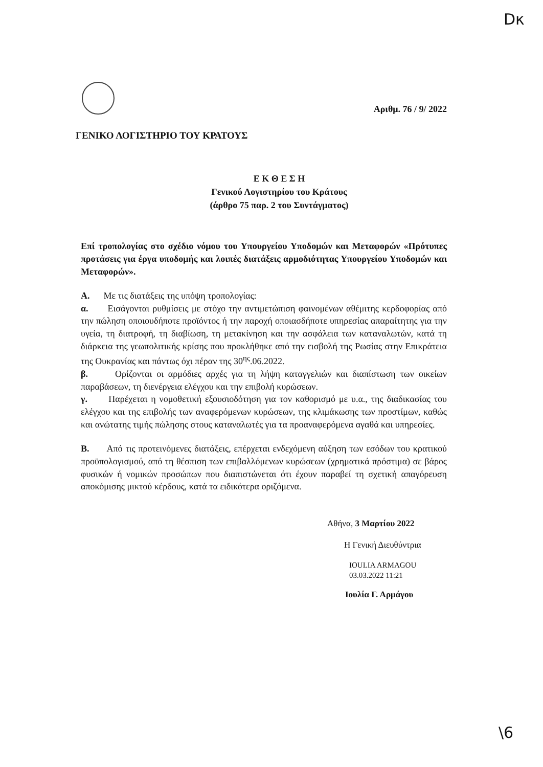Dκ
Αριθμ. 76 / 9/ 2022
ΓΕΝΙΚΟ ΛΟΓΙΣΤΗΡΙΟ ΤΟΥ ΚΡΑΤΟΥΣ
Ε Κ Θ Ε Σ Η
Γενικού Λογιστηρίου του Κράτους
(άρθρο 75 παρ. 2 του Συντάγματος)
Επί τροπολογίας στο σχέδιο νόμου του Υπουργείου Υποδομών και Μεταφορών «Πρότυπες προτάσεις για έργα υποδομής και λοιπές διατάξεις αρμοδιότητας Υπουργείου Υποδομών και Μεταφορών».
Α. Με τις διατάξεις της υπόψη τροπολογίας:
α. Εισάγονται ρυθμίσεις με στόχο την αντιμετώπιση φαινομένων αθέμιτης κερδοφορίας από την πώληση οποιουδήποτε προϊόντος ή την παροχή οποιασδήποτε υπηρεσίας απαραίτητης για την υγεία, τη διατροφή, τη διαβίωση, τη μετακίνηση και την ασφάλεια των καταναλωτών, κατά τη διάρκεια της γεωπολιτικής κρίσης που προκλήθηκε από την εισβολή της Ρωσίας στην Επικράτεια της Ουκρανίας και πάντως όχι πέραν της 30<sup>ης</sup>.06.2022.
β. Ορίζονται οι αρμόδιες αρχές για τη λήψη καταγγελιών και διαπίστωση των οικείων παραβάσεων, τη διενέργεια ελέγχου και την επιβολή κυρώσεων.
γ. Παρέχεται η νομοθετική εξουσιοδότηση για τον καθορισμό με υ.α., της διαδικασίας του ελέγχου και της επιβολής των αναφερόμενων κυρώσεων, της κλιμάκωσης των προστίμων, καθώς και ανώτατης τιμής πώλησης στους καταναλωτές για τα προαναφερόμενα αγαθά και υπηρεσίες.
Β. Από τις προτεινόμενες διατάξεις, επέρχεται ενδεχόμενη αύξηση των εσόδων του κρατικού προϋπολογισμού, από τη θέσπιση των επιβαλλόμενων κυρώσεων (χρηματικά πρόστιμα) σε βάρος φυσικών ή νομικών προσώπων που διαπιστώνεται ότι έχουν παραβεί τη σχετική απαγόρευση αποκόμισης μικτού κέρδους, κατά τα ειδικότερα οριζόμενα.
Αθήνα, 3 Μαρτίου 2022
Η Γενική Διευθύντρια
IOULIA ARMAGOU
03.03.2022 11:21
Ιουλία Γ. Αρμάγου
\6